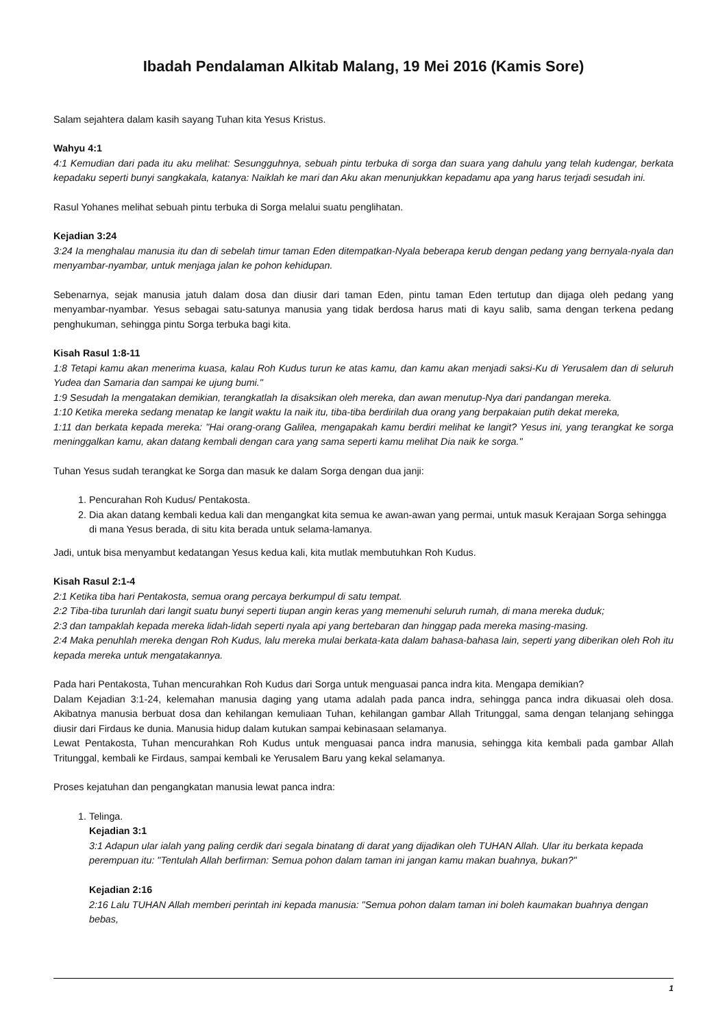Ibadah Pendalaman Alkitab Malang, 19 Mei 2016 (Kamis Sore)
Salam sejahtera dalam kasih sayang Tuhan kita Yesus Kristus.
Wahyu 4:1
4:1 Kemudian dari pada itu aku melihat: Sesungguhnya, sebuah pintu terbuka di sorga dan suara yang dahulu yang telah kudengar, berkata kepadaku seperti bunyi sangkakala, katanya: Naiklah ke mari dan Aku akan menunjukkan kepadamu apa yang harus terjadi sesudah ini.
Rasul Yohanes melihat sebuah pintu terbuka di Sorga melalui suatu penglihatan.
Kejadian 3:24
3:24 Ia menghalau manusia itu dan di sebelah timur taman Eden ditempatkan-Nyala beberapa kerub dengan pedang yang bernyala-nyala dan menyambar-nyambar, untuk menjaga jalan ke pohon kehidupan.
Sebenarnya, sejak manusia jatuh dalam dosa dan diusir dari taman Eden, pintu taman Eden tertutup dan dijaga oleh pedang yang menyambar-nyambar. Yesus sebagai satu-satunya manusia yang tidak berdosa harus mati di kayu salib, sama dengan terkena pedang penghukuman, sehingga pintu Sorga terbuka bagi kita.
Kisah Rasul 1:8-11
1:8 Tetapi kamu akan menerima kuasa, kalau Roh Kudus turun ke atas kamu, dan kamu akan menjadi saksi-Ku di Yerusalem dan di seluruh Yudea dan Samaria dan sampai ke ujung bumi."
1:9 Sesudah Ia mengatakan demikian, terangkatlah Ia disaksikan oleh mereka, dan awan menutup-Nya dari pandangan mereka.
1:10 Ketika mereka sedang menatap ke langit waktu Ia naik itu, tiba-tiba berdirilah dua orang yang berpakaian putih dekat mereka,
1:11 dan berkata kepada mereka: "Hai orang-orang Galilea, mengapakah kamu berdiri melihat ke langit? Yesus ini, yang terangkat ke sorga meninggalkan kamu, akan datang kembali dengan cara yang sama seperti kamu melihat Dia naik ke sorga."
Tuhan Yesus sudah terangkat ke Sorga dan masuk ke dalam Sorga dengan dua janji:
1. Pencurahan Roh Kudus/ Pentakosta.
2. Dia akan datang kembali kedua kali dan mengangkat kita semua ke awan-awan yang permai, untuk masuk Kerajaan Sorga sehingga di mana Yesus berada, di situ kita berada untuk selama-lamanya.
Jadi, untuk bisa menyambut kedatangan Yesus kedua kali, kita mutlak membutuhkan Roh Kudus.
Kisah Rasul 2:1-4
2:1 Ketika tiba hari Pentakosta, semua orang percaya berkumpul di satu tempat.
2:2 Tiba-tiba turunlah dari langit suatu bunyi seperti tiupan angin keras yang memenuhi seluruh rumah, di mana mereka duduk;
2:3 dan tampaklah kepada mereka lidah-lidah seperti nyala api yang bertebaran dan hinggap pada mereka masing-masing.
2:4 Maka penuhlah mereka dengan Roh Kudus, lalu mereka mulai berkata-kata dalam bahasa-bahasa lain, seperti yang diberikan oleh Roh itu kepada mereka untuk mengatakannya.
Pada hari Pentakosta, Tuhan mencurahkan Roh Kudus dari Sorga untuk menguasai panca indra kita. Mengapa demikian?
Dalam Kejadian 3:1-24, kelemahan manusia daging yang utama adalah pada panca indra, sehingga panca indra dikuasai oleh dosa. Akibatnya manusia berbuat dosa dan kehilangan kemuliaan Tuhan, kehilangan gambar Allah Tritunggal, sama dengan telanjang sehingga diusir dari Firdaus ke dunia. Manusia hidup dalam kutukan sampai kebinasaan selamanya.
Lewat Pentakosta, Tuhan mencurahkan Roh Kudus untuk menguasai panca indra manusia, sehingga kita kembali pada gambar Allah Tritunggal, kembali ke Firdaus, sampai kembali ke Yerusalem Baru yang kekal selamanya.
Proses kejatuhan dan pengangkatan manusia lewat panca indra:
1. Telinga.
Kejadian 3:1
3:1 Adapun ular ialah yang paling cerdik dari segala binatang di darat yang dijadikan oleh TUHAN Allah. Ular itu berkata kepada perempuan itu: "Tentulah Allah berfirman: Semua pohon dalam taman ini jangan kamu makan buahnya, bukan?"
Kejadian 2:16
2:16 Lalu TUHAN Allah memberi perintah ini kepada manusia: "Semua pohon dalam taman ini boleh kaumakan buahnya dengan bebas,
1